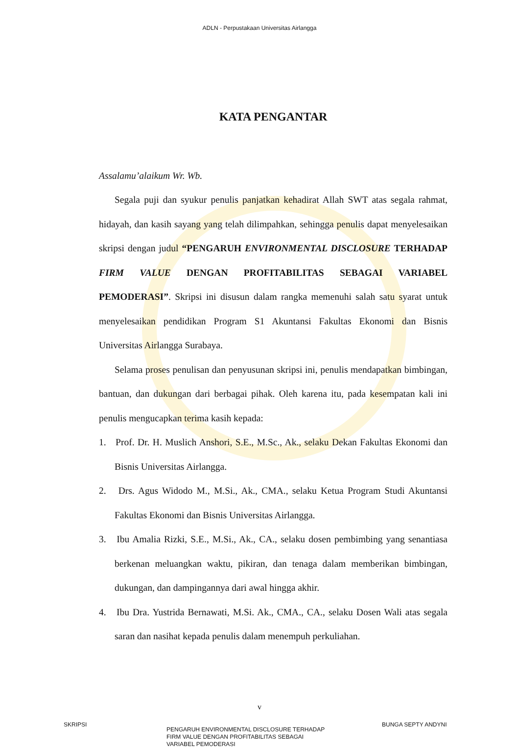ADLN - Perpustakaan Universitas Airlangga
KATA PENGANTAR
Assalamu’alaikum Wr. Wb.
Segala puji dan syukur penulis panjatkan kehadirat Allah SWT atas segala rahmat, hidayah, dan kasih sayang yang telah dilimpahkan, sehingga penulis dapat menyelesaikan skripsi dengan judul “PENGARUH ENVIRONMENTAL DISCLOSURE TERHADAP FIRM VALUE DENGAN PROFITABILITAS SEBAGAI VARIABEL PEMODERASI”. Skripsi ini disusun dalam rangka memenuhi salah satu syarat untuk menyelesaikan pendidikan Program S1 Akuntansi Fakultas Ekonomi dan Bisnis Universitas Airlangga Surabaya.
Selama proses penulisan dan penyusunan skripsi ini, penulis mendapatkan bimbingan, bantuan, dan dukungan dari berbagai pihak. Oleh karena itu, pada kesempatan kali ini penulis mengucapkan terima kasih kepada:
1. Prof. Dr. H. Muslich Anshori, S.E., M.Sc., Ak., selaku Dekan Fakultas Ekonomi dan Bisnis Universitas Airlangga.
2. Drs. Agus Widodo M., M.Si., Ak., CMA., selaku Ketua Program Studi Akuntansi Fakultas Ekonomi dan Bisnis Universitas Airlangga.
3. Ibu Amalia Rizki, S.E., M.Si., Ak., CA., selaku dosen pembimbing yang senantiasa berkenan meluangkan waktu, pikiran, dan tenaga dalam memberikan bimbingan, dukungan, dan dampingannya dari awal hingga akhir.
4. Ibu Dra. Yustrida Bernawati, M.Si. Ak., CMA., CA., selaku Dosen Wali atas segala saran dan nasihat kepada penulis dalam menempuh perkuliahan.
v
SKRIPSI
PENGARUH ENVIRONMENTAL DISCLOSURE TERHADAP
FIRM VALUE DENGAN PROFITABILITAS SEBAGAI
VARIABEL PEMODERASI
BUNGA SEPTY ANDYNI